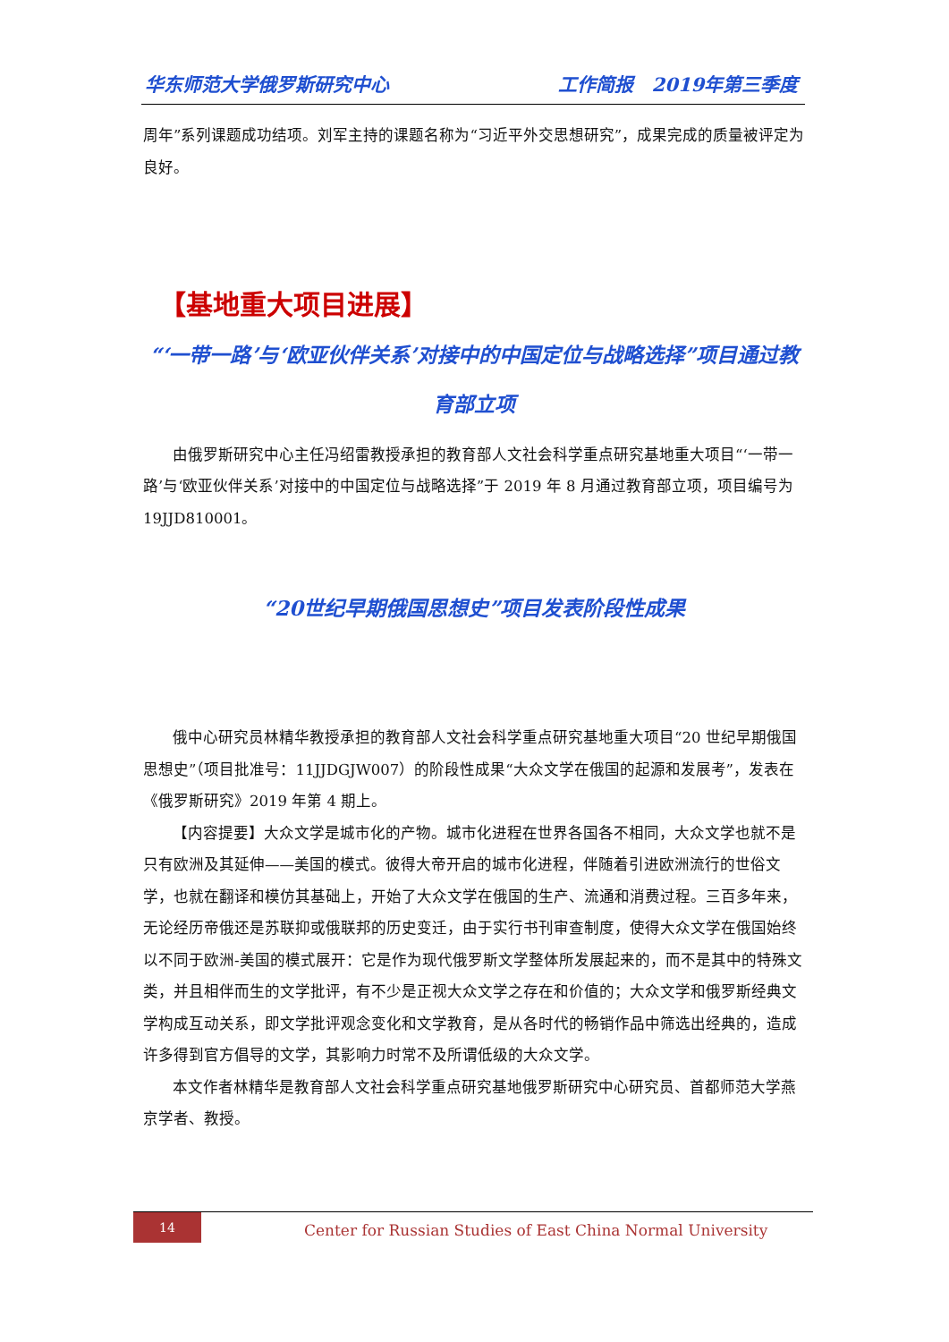华东师范大学俄罗斯研究中心 工作简报　2019年第三季度
周年”系列课题成功结项。刘军主持的课题名称为“习近平外交思想研究”，成果完成的质量被评定为良好。
【基地重大项目进展】
“‘一带一路’与‘欧亚伙伴关系’对接中的中国定位与战略选择”项目通过教育部立项
由俄罗斯研究中心主任冯绍雷教授承担的教育部人文社会科学重点研究基地重大项目“‘一带一路’与‘欧亚伙伴关系’对接中的中国定位与战略选择”于 2019 年 8 月通过教育部立项，项目编号为 19JJD810001。
“20世纪早期俄国思想史”项目发表阶段性成果
俄中心研究员林精华教授承担的教育部人文社会科学重点研究基地重大项目“20 世纪早期俄国思想史”（项目批准号：11JJDGJW007）的阶段性成果“大众文学在俄国的起源和发展考”，发表在《俄罗斯研究》2019 年第 4 期上。
【内容提要】大众文学是城市化的产物。城市化进程在世界各国各不相同，大众文学也就不是只有欧洲及其延伸——美国的模式。彼得大帝开启的城市化进程，伴随着引进欧洲流行的世俗文学，也就在翻译和模仿其基础上，开始了大众文学在俄国的生产、流通和消费过程。三百多年来，无论经历帝俄还是苏联抑或俄联邦的历史变迁，由于实行书刊审查制度，使得大众文学在俄国始终以不同于欧洲-美国的模式展开：它是作为现代俄罗斯文学整体所发展起来的，而不是其中的特殊文类，并且相伴而生的文学批评，有不少是正视大众文学之存在和价值的；大众文学和俄罗斯经典文学构成互动关系，即文学批评观念变化和文学教育，是从各时代的畅销作品中筛选出经典的，造成许多得到官方倡导的文学，其影响力时常不及所谓低级的大众文学。
本文作者林精华是教育部人文社会科学重点研究基地俄罗斯研究中心研究员、首都师范大学燕京学者、教授。
14
Center for Russian Studies of East China Normal University